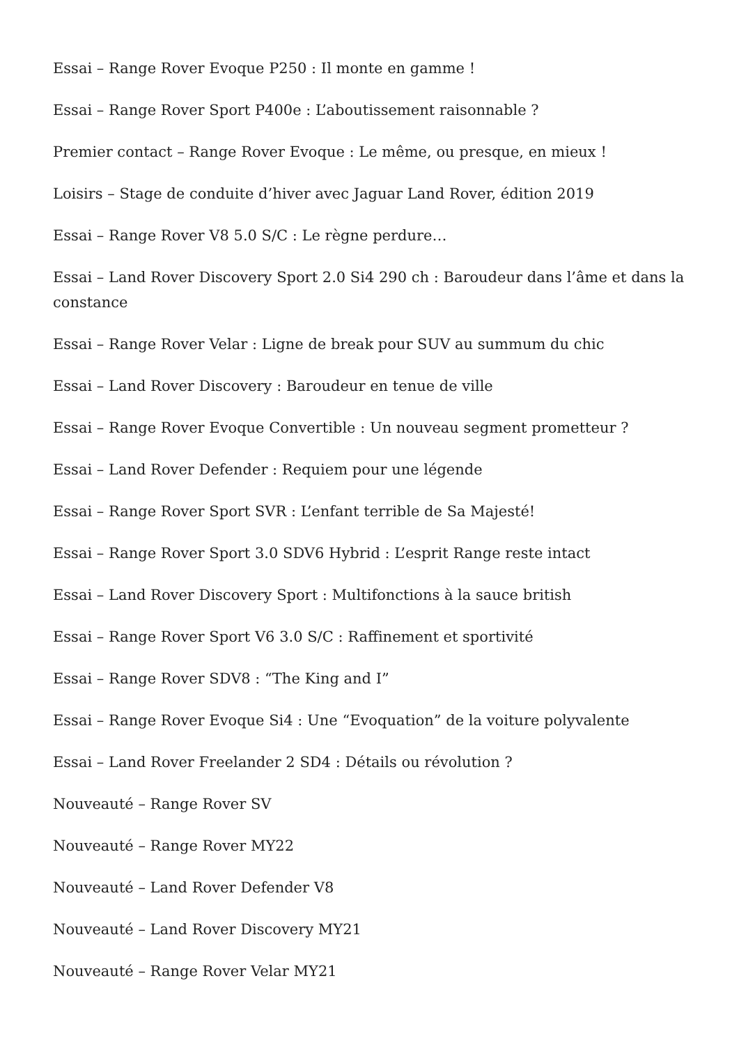Essai – Range Rover Evoque P250 : Il monte en gamme !
Essai – Range Rover Sport P400e : L’aboutissement raisonnable ?
Premier contact – Range Rover Evoque : Le même, ou presque, en mieux !
Loisirs – Stage de conduite d’hiver avec Jaguar Land Rover, édition 2019
Essai – Range Rover V8 5.0 S/C : Le règne perdure…
Essai – Land Rover Discovery Sport 2.0 Si4 290 ch : Baroudeur dans l’âme et dans la constance
Essai – Range Rover Velar : Ligne de break pour SUV au summum du chic
Essai – Land Rover Discovery : Baroudeur en tenue de ville
Essai – Range Rover Evoque Convertible : Un nouveau segment prometteur ?
Essai – Land Rover Defender : Requiem pour une légende
Essai – Range Rover Sport SVR : L’enfant terrible de Sa Majesté!
Essai – Range Rover Sport 3.0 SDV6 Hybrid : L’esprit Range reste intact
Essai – Land Rover Discovery Sport : Multifonctions à la sauce british
Essai – Range Rover Sport V6 3.0 S/C : Raffinement et sportivité
Essai – Range Rover SDV8 : “The King and I”
Essai – Range Rover Evoque Si4 : Une “Evoquation” de la voiture polyvalente
Essai – Land Rover Freelander 2 SD4 : Détails ou révolution ?
Nouveauté – Range Rover SV
Nouveauté – Range Rover MY22
Nouveauté – Land Rover Defender V8
Nouveauté – Land Rover Discovery MY21
Nouveauté – Range Rover Velar MY21